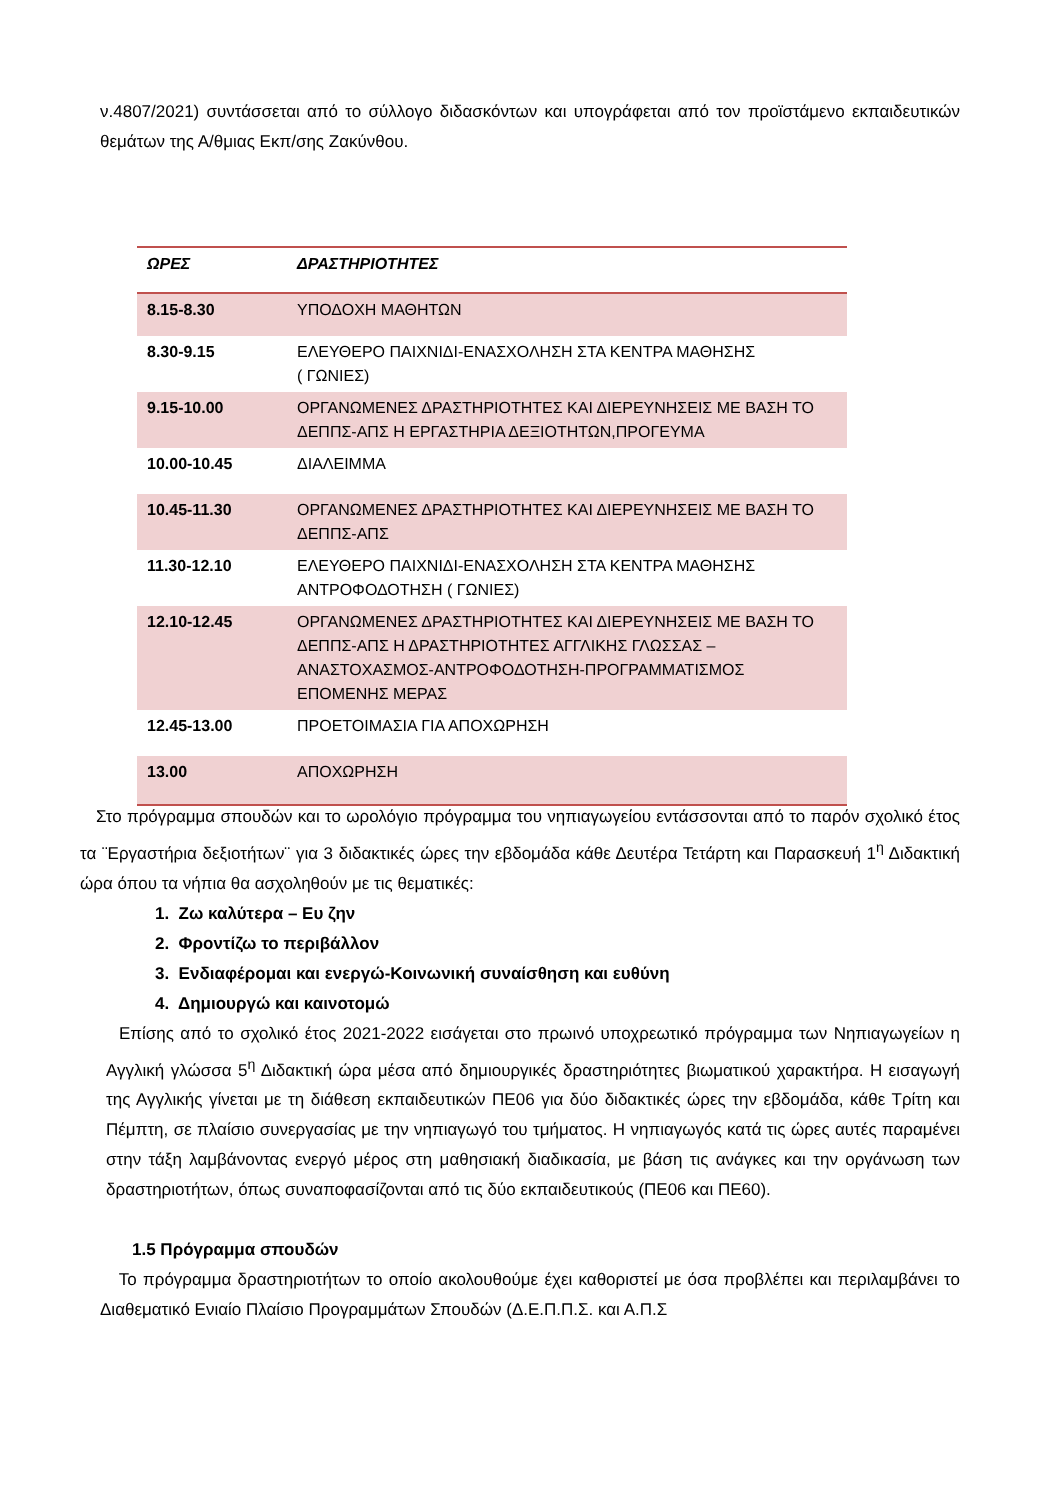ν.4807/2021) συντάσσεται από το σύλλογο διδασκόντων και υπογράφεται από τον προϊστάμενο εκπαιδευτικών θεμάτων της Α/θμιας Εκπ/σης Ζακύνθου.
| ΩΡΕΣ | ΔΡΑΣΤΗΡΙΟΤΗΤΕΣ |
| --- | --- |
| 8.15-8.30 | ΥΠΟΔΟΧΗ ΜΑΘΗΤΩΝ |
| 8.30-9.15 | ΕΛΕΥΘΕΡΟ ΠΑΙΧΝΙΔΙ-ΕΝΑΣΧΟΛΗΣΗ ΣΤΑ ΚΕΝΤΡΑ ΜΑΘΗΣΗΣ ( ΓΩΝΙΕΣ) |
| 9.15-10.00 | ΟΡΓΑΝΩΜΕΝΕΣ ΔΡΑΣΤΗΡΙΟΤΗΤΕΣ ΚΑΙ ΔΙΕΡΕΥΝΗΣΕΙΣ ΜΕ ΒΑΣΗ ΤΟ ΔΕΠΠΣ-ΑΠΣ Η ΕΡΓΑΣΤΗΡΙΑ ΔΕΞΙΟΤΗΤΩΝ,ΠΡΟΓΕΥΜΑ |
| 10.00-10.45 | ΔΙΑΛΕΙΜΜΑ |
| 10.45-11.30 | ΟΡΓΑΝΩΜΕΝΕΣ ΔΡΑΣΤΗΡΙΟΤΗΤΕΣ ΚΑΙ ΔΙΕΡΕΥΝΗΣΕΙΣ ΜΕ ΒΑΣΗ ΤΟ ΔΕΠΠΣ-ΑΠΣ |
| 11.30-12.10 | ΕΛΕΥΘΕΡΟ ΠΑΙΧΝΙΔΙ-ΕΝΑΣΧΟΛΗΣΗ ΣΤΑ ΚΕΝΤΡΑ ΜΑΘΗΣΗΣ ΑΝΤΡΟΦΟΔΟΤΗΣΗ ( ΓΩΝΙΕΣ) |
| 12.10-12.45 | ΟΡΓΑΝΩΜΕΝΕΣ ΔΡΑΣΤΗΡΙΟΤΗΤΕΣ ΚΑΙ ΔΙΕΡΕΥΝΗΣΕΙΣ ΜΕ ΒΑΣΗ ΤΟ ΔΕΠΠΣ-ΑΠΣ Η ΔΡΑΣΤΗΡΙΟΤΗΤΕΣ ΑΓΓΛΙΚΗΣ ΓΛΩΣΣΑΣ – ΑΝΑΣΤΟΧΑΣΜΟΣ-ΑΝΤΡΟΦΟΔΟΤΗΣΗ-ΠΡΟΓΡΑΜΜΑΤΙΣΜΟΣ ΕΠΟΜΕΝΗΣ ΜΕΡΑΣ |
| 12.45-13.00 | ΠΡΟΕΤΟΙΜΑΣΙΑ ΓΙΑ ΑΠΟΧΩΡΗΣΗ |
| 13.00 | ΑΠΟΧΩΡΗΣΗ |
Στο πρόγραμμα σπουδών και το ωρολόγιο πρόγραμμα του νηπιαγωγείου εντάσσονται από το παρόν σχολικό έτος τα ¨Εργαστήρια δεξιοτήτων¨ για 3 διδακτικές ώρες την εβδομάδα κάθε Δευτέρα Τετάρτη και Παρασκευή 1<sup>η</sup> Διδακτική ώρα όπου τα νήπια θα ασχοληθούν με τις θεματικές:
1. Ζω καλύτερα – Ευ ζην
2. Φροντίζω το περιβάλλον
3. Ενδιαφέρομαι και ενεργώ-Κοινωνική συναίσθηση και ευθύνη
4. Δημιουργώ και καινοτομώ
Επίσης από το σχολικό έτος 2021-2022 εισάγεται στο πρωινό υποχρεωτικό πρόγραμμα των Νηπιαγωγείων η Αγγλική γλώσσα 5<sup>η</sup> Διδακτική ώρα μέσα από δημιουργικές δραστηριότητες βιωματικού χαρακτήρα. Η εισαγωγή της Αγγλικής γίνεται με τη διάθεση εκπαιδευτικών ΠΕ06 για δύο διδακτικές ώρες την εβδομάδα, κάθε Τρίτη και Πέμπτη, σε πλαίσιο συνεργασίας με την νηπιαγωγό του τμήματος. Η νηπιαγωγός κατά τις ώρες αυτές παραμένει στην τάξη λαμβάνοντας ενεργό μέρος στη μαθησιακή διαδικασία, με βάση τις ανάγκες και την οργάνωση των δραστηριοτήτων, όπως συναποφασίζονται από τις δύο εκπαιδευτικούς (ΠΕ06 και ΠΕ60).
1.5 Πρόγραμμα σπουδών
Το πρόγραμμα δραστηριοτήτων το οποίο ακολουθούμε έχει καθοριστεί με όσα προβλέπει και περιλαμβάνει το Διαθεματικό Ενιαίο Πλαίσιο Προγραμμάτων Σπουδών (Δ.Ε.Π.Π.Σ. και Α.Π.Σ